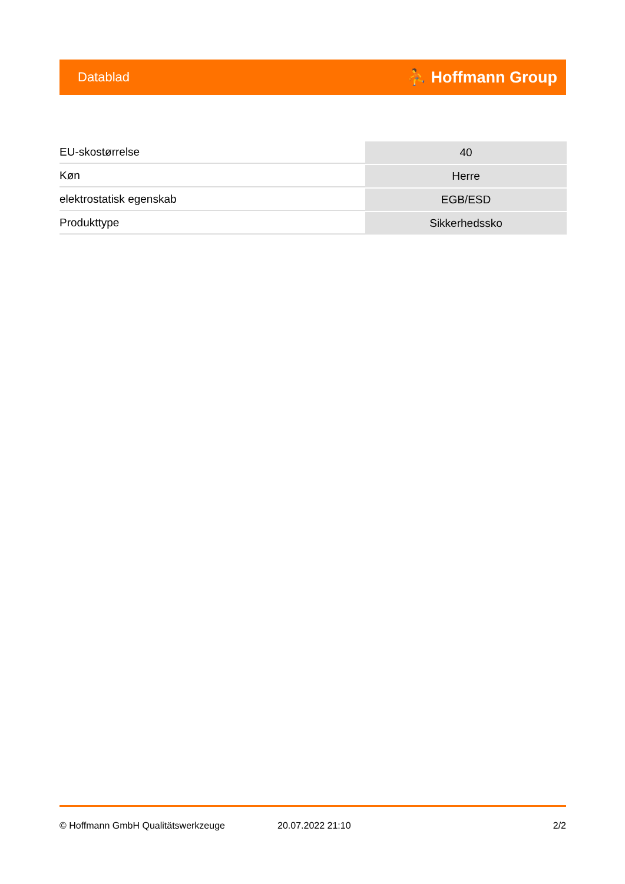Datablad ⛹ Hoffmann Group
| EU-skostørrelse | 40 |
| Køn | Herre |
| elektrostatisk egenskab | EGB/ESD |
| Produkttype | Sikkerhedssko |
© Hoffmann GmbH Qualitätswerkzeuge 20.07.2022 21:10 2/2